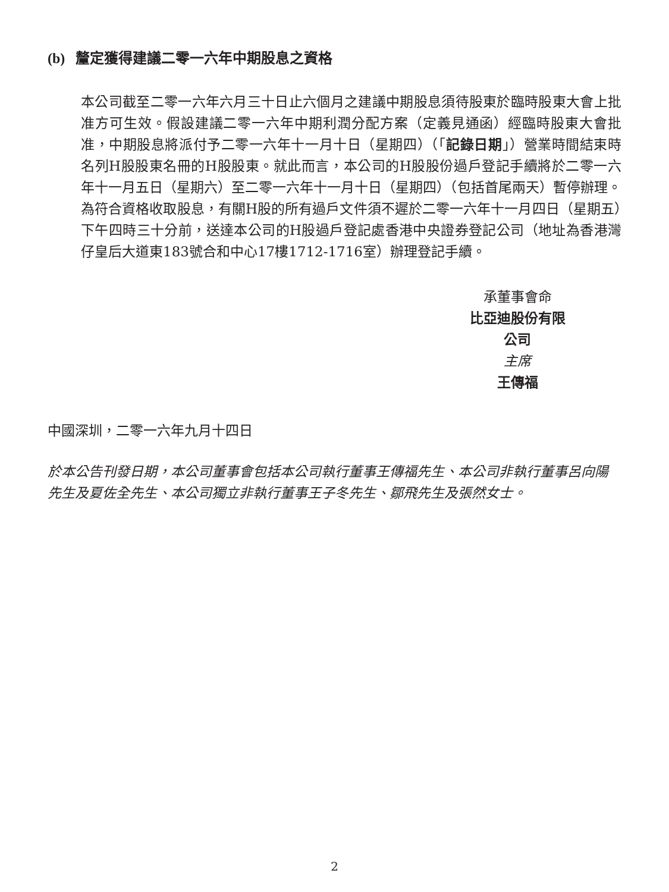(b) 釐定獲得建議二零一六年中期股息之資格
本公司截至二零一六年六月三十日止六個月之建議中期股息須待股東於臨時股東大會上批准方可生效。假設建議二零一六年中期利潤分配方案（定義見通函）經臨時股東大會批准，中期股息將派付予二零一六年十一月十日（星期四）（「記錄日期」）營業時間結束時名列H股股東名冊的H股股東。就此而言，本公司的H股股份過戶登記手續將於二零一六年十一月五日（星期六）至二零一六年十一月十日（星期四）（包括首尾兩天）暫停辦理。為符合資格收取股息，有關H股的所有過戶文件須不遲於二零一六年十一月四日（星期五）下午四時三十分前，送達本公司的H股過戶登記處香港中央證券登記公司（地址為香港灣仔皇后大道東183號合和中心17樓1712-1716室）辦理登記手續。
承董事會命
比亞迪股份有限公司
主席
王傳福
中國深圳，二零一六年九月十四日
於本公告刊發日期，本公司董事會包括本公司執行董事王傳福先生、本公司非執行董事呂向陽先生及夏佐全先生、本公司獨立非執行董事王子冬先生、鄒飛先生及張然女士。
2